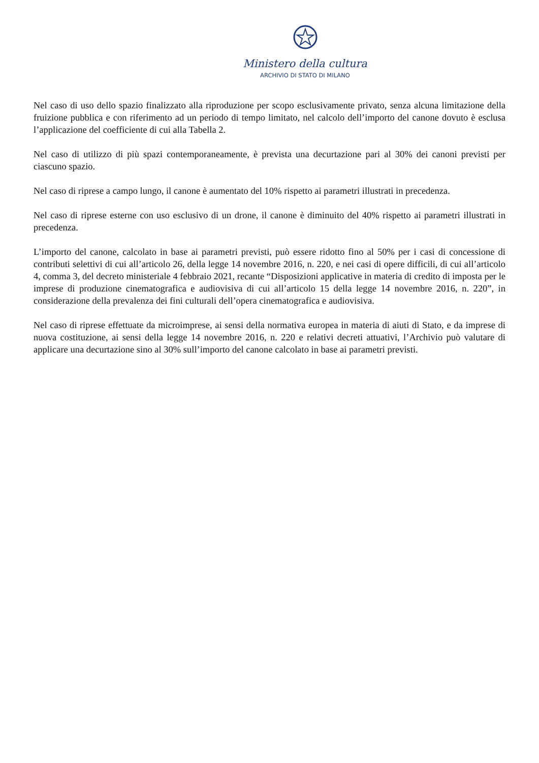Ministero della cultura
ARCHIVIO DI STATO DI MILANO
Nel caso di uso dello spazio finalizzato alla riproduzione per scopo esclusivamente privato, senza alcuna limitazione della fruizione pubblica e con riferimento ad un periodo di tempo limitato, nel calcolo dell’importo del canone dovuto è esclusa l’applicazione del coefficiente di cui alla Tabella 2.
Nel caso di utilizzo di più spazi contemporaneamente, è prevista una decurtazione pari al 30% dei canoni previsti per ciascuno spazio.
Nel caso di riprese a campo lungo, il canone è aumentato del 10% rispetto ai parametri illustrati in precedenza.
Nel caso di riprese esterne con uso esclusivo di un drone, il canone è diminuito del 40% rispetto ai parametri illustrati in precedenza.
L’importo del canone, calcolato in base ai parametri previsti, può essere ridotto fino al 50% per i casi di concessione di contributi selettivi di cui all’articolo 26, della legge 14 novembre 2016, n. 220, e nei casi di opere difficili, di cui all’articolo 4, comma 3, del decreto ministeriale 4 febbraio 2021, recante “Disposizioni applicative in materia di credito di imposta per le imprese di produzione cinematografica e audiovisiva di cui all’articolo 15 della legge 14 novembre 2016, n. 220”, in considerazione della prevalenza dei fini culturali dell’opera cinematografica e audiovisiva.
Nel caso di riprese effettuate da microimprese, ai sensi della normativa europea in materia di aiuti di Stato, e da imprese di nuova costituzione, ai sensi della legge 14 novembre 2016, n. 220 e relativi decreti attuativi, l’Archivio può valutare di applicare una decurtazione sino al 30% sull’importo del canone calcolato in base ai parametri previsti.